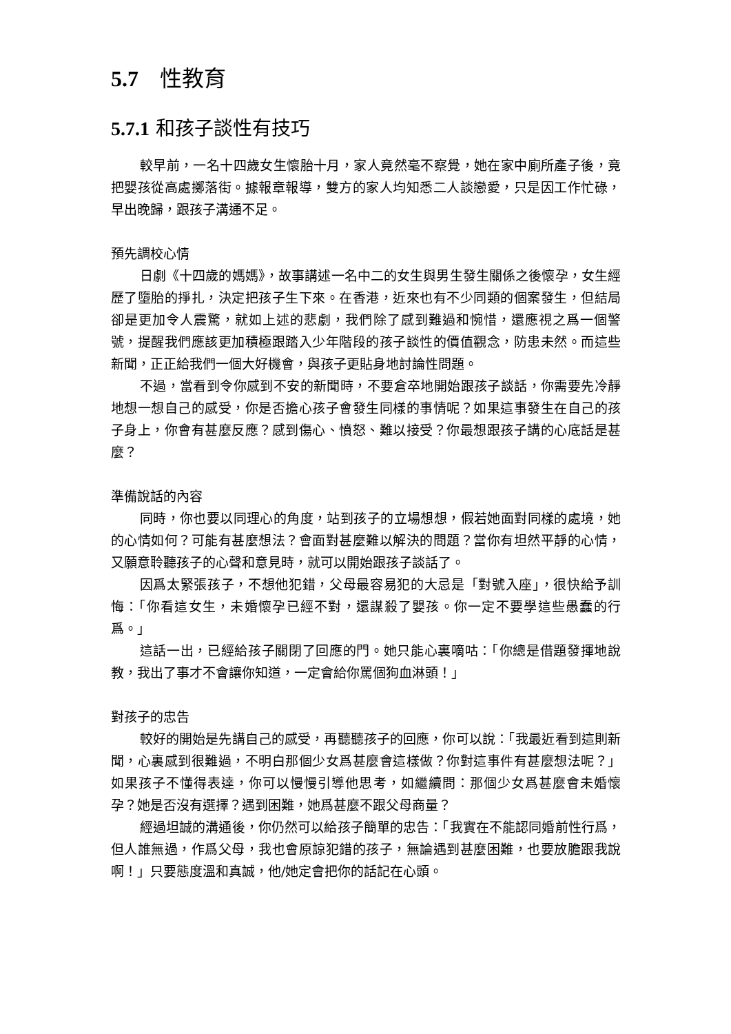5.7 性教育
5.7.1 和孩子談性有技巧
較早前，一名十四歲女生懷胎十月，家人竟然毫不察覺，她在家中廁所產子後，竟把嬰孩從高處擲落街。據報章報導，雙方的家人均知悉二人談戀愛，只是因工作忙碌，早出晚歸，跟孩子溝通不足。
預先調校心情
日劇《十四歲的媽媽》，故事講述一名中二的女生與男生發生關係之後懷孕，女生經歷了墮胎的掙扎，決定把孩子生下來。在香港，近來也有不少同類的個案發生，但結局卻是更加令人震驚，就如上述的悲劇，我們除了感到難過和惋惜，還應視之爲一個警號，提醒我們應該更加積極跟踏入少年階段的孩子談性的價值觀念，防患未然。而這些新聞，正正給我們一個大好機會，與孩子更貼身地討論性問題。
不過，當看到令你感到不安的新聞時，不要倉卒地開始跟孩子談話，你需要先冷靜地想一想自己的感受，你是否擔心孩子會發生同樣的事情呢？如果這事發生在自己的孩子身上，你會有甚麼反應？感到傷心、憤怒、難以接受？你最想跟孩子講的心底話是甚麼？
準備說話的內容
同時，你也要以同理心的角度，站到孩子的立場想想，假若她面對同樣的處境，她的心情如何？可能有甚麼想法？會面對甚麼難以解決的問題？當你有坦然平靜的心情，又願意聆聽孩子的心聲和意見時，就可以開始跟孩子談話了。
因爲太緊張孩子，不想他犯錯，父母最容易犯的大忌是「對號入座」，很快給予訓悔：「你看這女生，未婚懷孕已經不對，還謀殺了嬰孩。你一定不要學這些愚蠢的行爲。」
這話一出，已經給孩子關閉了回應的門。她只能心裏嘀咕：「你總是借題發揮地說教，我出了事才不會讓你知道，一定會給你罵個狗血淋頭！」
對孩子的忠告
較好的開始是先講自己的感受，再聽聽孩子的回應，你可以說：「我最近看到這則新聞，心裏感到很難過，不明白那個少女爲甚麼會這樣做？你對這事件有甚麼想法呢？」如果孩子不懂得表達，你可以慢慢引導他思考，如繼續問：那個少女爲甚麼會未婚懷孕？她是否沒有選擇？遇到困難，她爲甚麼不跟父母商量？
經過坦誠的溝通後，你仍然可以給孩子簡單的忠告：「我實在不能認同婚前性行爲，但人誰無過，作爲父母，我也會原諒犯錯的孩子，無論遇到甚麼困難，也要放膽跟我說啊！」只要態度溫和真誠，他/她定會把你的話記在心頭。